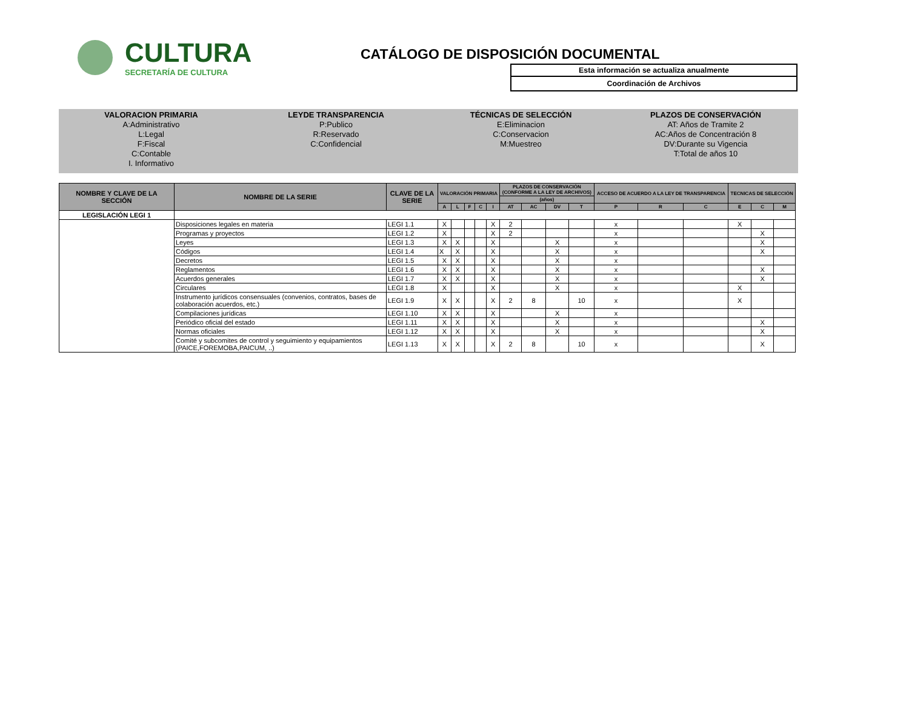CULTURA
SECRETARÍA DE CULTURA
CATÁLOGO DE DISPOSICIÓN DOCUMENTAL
Esta información se actualiza anualmente
Coordinación de Archivos
VALORACION PRIMARIA
A:Administrativo
L:Legal
F:Fiscal
C:Contable
I. Informativo
LEYDE TRANSPARENCIA
P:Publico
R:Reservado
C:Confidencial
TÉCNICAS DE SELECCIÓN
E:Eliminacion
C:Conservacion
M:Muestreo
PLAZOS DE CONSERVACIÓN
AT: Años de Tramite 2
AC:Años de Concentración 8
DV:Durante su Vigencia
T:Total de años 10
| NOMBRE Y CLAVE DE LA SECCIÓN | NOMBRE DE LA SERIE | CLAVE DE LA SERIE | VALORACIÓN PRIMARIA | | | | | PLAZOS DE CONSERVACIÓN (CONFORME A LA LEY DE ARCHIVOS) | | | | ACCESO DE ACUERDO A LA LEY DE TRANSPARENCIA | | | TECNICAS DE SELECCIÓN | | |
| --- | --- | --- | --- | --- | --- | --- | --- | --- | --- | --- | --- | --- | --- | --- | --- | --- | --- |
| | | | | | | | | (años) | | | | | | | | | |
| | | | A | L | F | C | I | AT | AC | DV | T | P | R | C | E | C | M |
| LEGISLACIÓN LEGI 1 | | | | | | | | | | | | | | | | | |
| | Disposiciones legales en materia | LEGI 1.1 | X | | | | X | 2 | | | | x | | | X | | |
| | Programas y proyectos | LEGI 1.2 | X | | | | X | 2 | | | | x | | | | X | |
| | Leyes | LEGI 1.3 | X | X | | | X | | | X | | x | | | | X | |
| | Códigos | LEGI 1.4 | X | X | | | X | | | X | | x | | | | X | |
| | Decretos | LEGI 1.5 | X | X | | | X | | | X | | x | | | | | |
| | Reglamentos | LEGI 1.6 | X | X | | | X | | | X | | x | | | | X | |
| | Acuerdos generales | LEGI 1.7 | X | X | | | X | | | X | | x | | | | X | |
| | Circulares | LEGI 1.8 | X | | | | X | | | X | | x | | | X | | |
| | Instrumento jurídicos consensuales (convenios, contratos, bases de colaboración acuerdos, etc.) | LEGI 1.9 | X | X | | | X | 2 | 8 | | 10 | x | | | X | | |
| | Compilaciones jurídicas | LEGI 1.10 | X | X | | | X | | | X | | x | | | | | |
| | Periódico oficial del estado | LEGI 1.11 | X | X | | | X | | | X | | x | | | | X | |
| | Normas oficiales | LEGI 1.12 | X | X | | | X | | | X | | x | | | | X | |
| | Comité y subcomites de control y seguimiento y equipamientos (PAICE,FOREMOBA,PAICUM, ..) | LEGI 1.13 | X | X | | | X | 2 | 8 | | 10 | x | | | | X | |